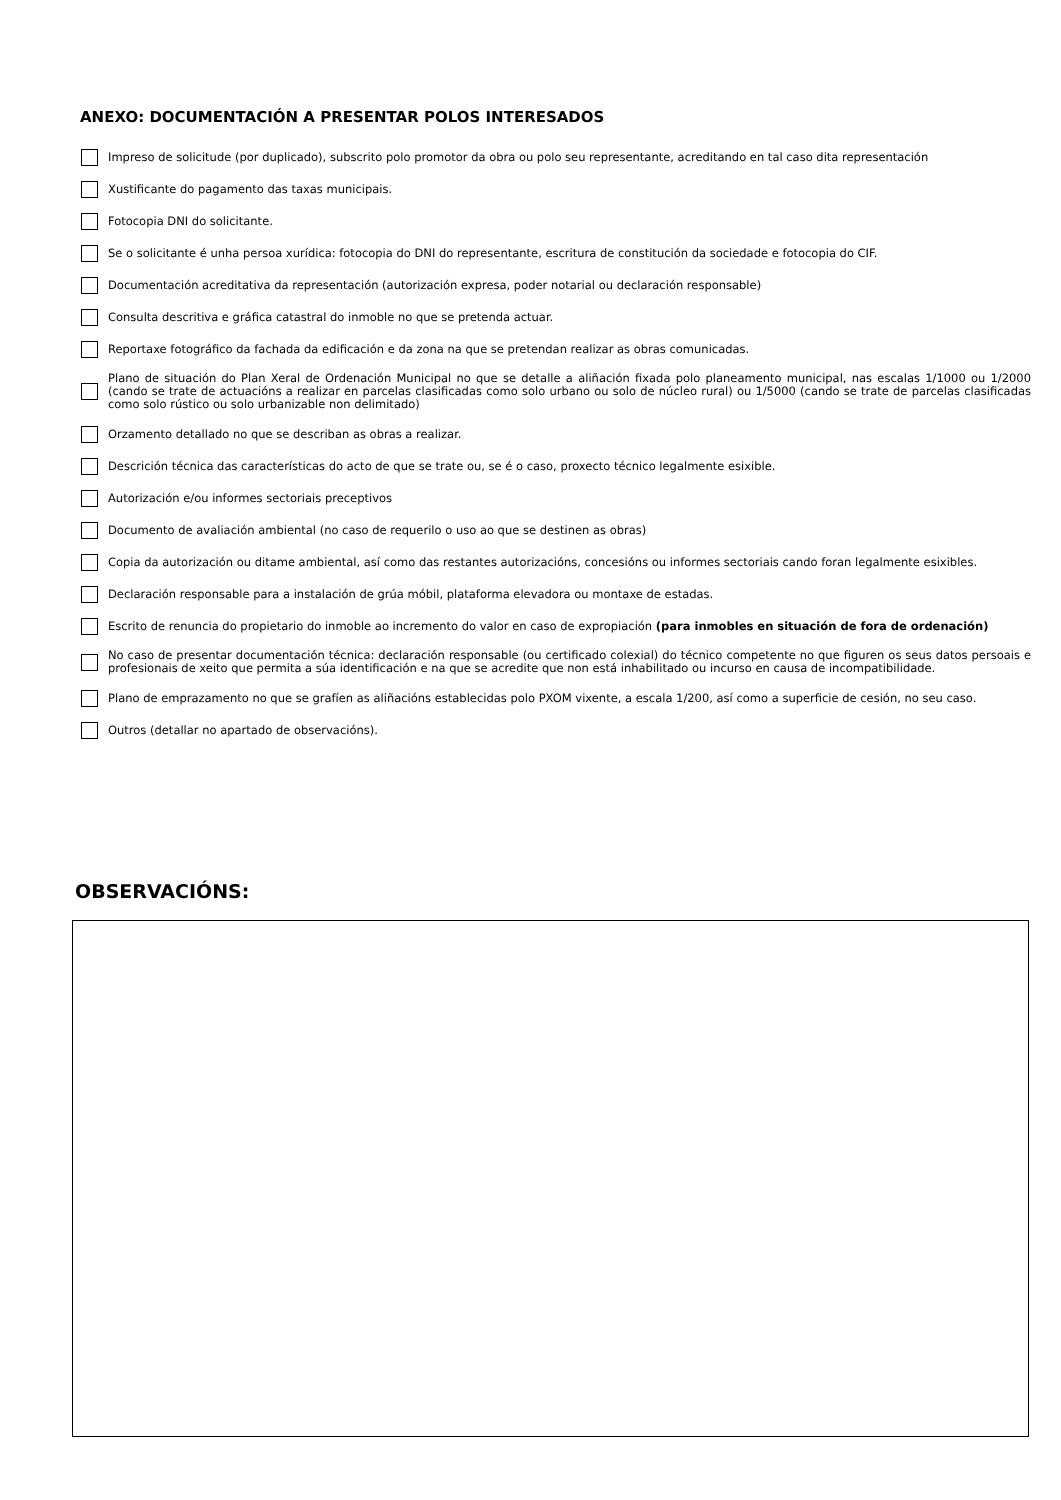ANEXO: DOCUMENTACIÓN A PRESENTAR POLOS INTERESADOS
Impreso de solicitude (por duplicado), subscrito polo promotor da obra ou polo seu representante, acreditando en tal caso dita representación
Xustificante do pagamento das taxas municipais.
Fotocopia DNI do solicitante.
Se o solicitante é unha persoa xurídica: fotocopia do DNI do representante, escritura de constitución da sociedade e fotocopia do CIF.
Documentación acreditativa da representación (autorización expresa, poder notarial ou declaración responsable)
Consulta descritiva e gráfica catastral do inmoble no que se pretenda actuar.
Reportaxe fotográfico da fachada da edificación e da zona na que se pretendan realizar as obras comunicadas.
Plano de situación do Plan Xeral de Ordenación Municipal no que se detalle a aliñación fixada polo planeamento municipal, nas escalas 1/1000 ou 1/2000 (cando se trate de actuacións a realizar en parcelas clasificadas como solo urbano ou solo de núcleo rural) ou 1/5000 (cando se trate de parcelas clasificadas como solo rústico ou solo urbanizable non delimitado)
Orzamento detallado no que se describan as obras a realizar.
Descrición técnica das características do acto de que se trate ou, se é o caso, proxecto técnico legalmente esixible.
Autorización e/ou informes sectoriais preceptivos
Documento de avaliación ambiental (no caso de requerilo o uso ao que se destinen as obras)
Copia da autorización ou ditame ambiental, así como das restantes autorizacións, concesións ou informes sectoriais cando foran legalmente esixibles.
Declaración responsable para a instalación de grúa móbil, plataforma elevadora ou montaxe de estadas.
Escrito de renuncia do propietario do inmoble ao incremento do valor en caso de expropiación (para inmobles en situación de fora de ordenación)
No caso de presentar documentación técnica: declaración responsable (ou certificado colexial) do técnico competente no que figuren os seus datos persoais e profesionais de xeito que permita a súa identificación e na que se acredite que non está inhabilitado ou incurso en causa de incompatibilidade.
Plano de emprazamento no que se grafíen as aliñacións establecidas polo PXOM vixente, a escala 1/200, así como a superficie de cesión, no seu caso.
Outros (detallar no apartado de observacións).
OBSERVACIÓNS: